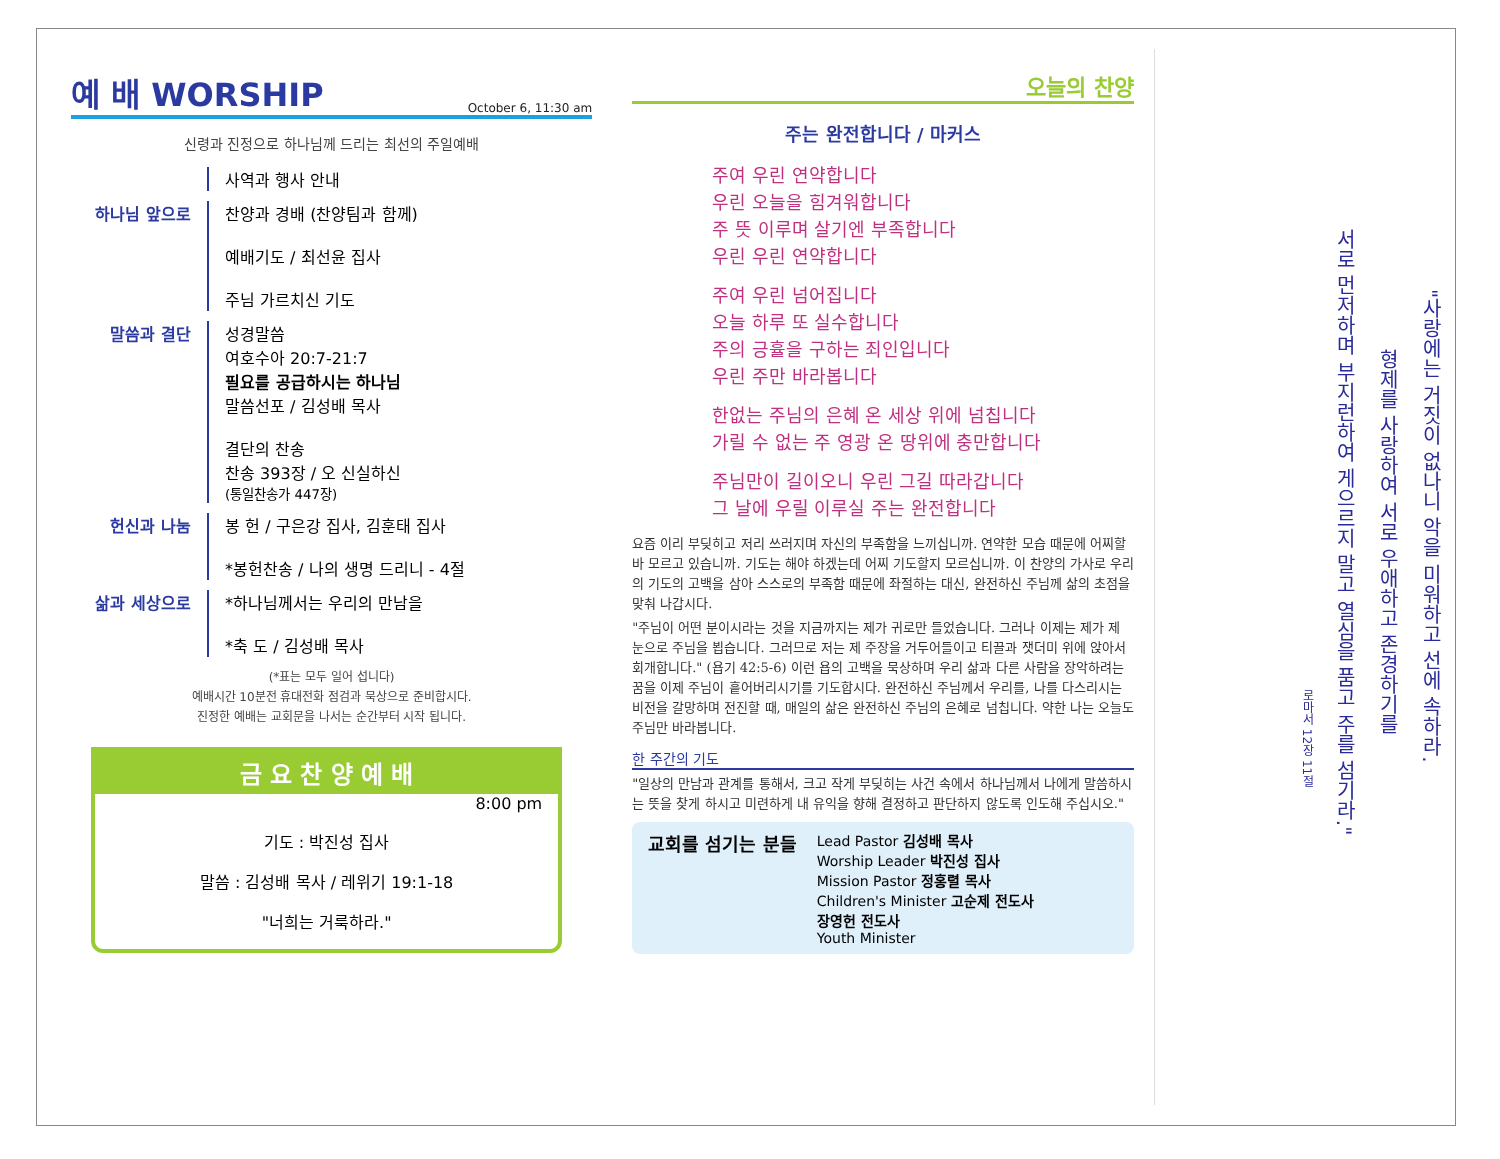예 배 WORSHIP October 6, 11:30 am
신령과 진정으로 하나님께 드리는 최선의 주일예배
사역과 행사 안내
하나님 앞으로 찬양과 경배 (찬양팀과 함께)
예배기도 / 최선윤 집사
주님 가르치신 기도
말씀과 결단 성경말씀
여호수아 20:7-21:7
필요를 공급하시는 하나님
말씀선포 / 김성배 목사
결단의 찬송
찬송 393장 / 오 신실하신
(통일찬송가 447장)
헌신과 나눔 봉 헌 / 구은강 집사, 김훈태 집사
*봉헌찬송 / 나의 생명 드리니 - 4절
삶과 세상으로 *하나님께서는 우리의 만남을
*축 도 / 김성배 목사
(*표는 모두 일어 섭니다)
예배시간 10분전 휴대전화 점검과 묵상으로 준비합시다.
진정한 예배는 교회문을 나서는 순간부터 시작 됩니다.
금 요 찬 양 예 배
8:00 pm
기도 : 박진성 집사
말씀 : 김성배 목사 / 레위기 19:1-18
"너희는 거룩하라."
오늘의 찬양
주는 완전합니다 / 마커스
주여 우린 연약합니다
우린 오늘을 힘겨워합니다
주 뜻 이루며 살기엔 부족합니다
우린 우린 연약합니다
주여 우린 넘어집니다
오늘 하루 또 실수합니다
주의 긍휼을 구하는 죄인입니다
우린 주만 바라봅니다
한없는 주님의 은혜 온 세상 위에 넘칩니다
가릴 수 없는 주 영광 온 땅위에 충만합니다
주님만이 길이오니 우린 그길 따라갑니다
그 날에 우릴 이루실 주는 완전합니다
요즘 이리 부딪히고 저리 쓰러지며 자신의 부족함을 느끼십니까. 연약한 모습 때문에 어찌할 바 모르고 있습니까. 기도는 해야 하겠는데 어찌 기도할지 모르십니까. 이 찬양의 가사로 우리의 기도의 고백을 삼아 스스로의 부족함 때문에 좌절하는 대신, 완전하신 주님께 삶의 초점을 맞춰 나갑시다.
"주님이 어떤 분이시라는 것을 지금까지는 제가 귀로만 들었습니다. 그러나 이제는 제가 제 눈으로 주님을 뵙습니다. 그러므로 저는 제 주장을 거두어들이고 티끌과 잿더미 위에 앉아서 회개합니다." (욥기 42:5-6) 이런 욥의 고백을 묵상하며 우리 삶과 다른 사람을 장악하려는 꿈을 이제 주님이 흩어버리시기를 기도합시다. 완전하신 주님께서 우리를, 나를 다스리시는 비전을 갈망하며 전진할 때, 매일의 삶은 완전하신 주님의 은혜로 넘칩니다. 약한 나는 오늘도 주님만 바라봅니다.
한 주간의 기도
"일상의 만남과 관계를 통해서, 크고 작게 부딪히는 사건 속에서 하나님께서 나에게 말씀하시는 뜻을 찾게 하시고 미련하게 내 유익을 향해 결정하고 판단하지 않도록 인도해 주십시오."
교회를 섬기는 분들
Lead Pastor 김성배 목사
Worship Leader 박진성 집사
Mission Pastor 정홍렬 목사
Children's Minister 고순제 전도사
장영헌 전도사
Youth Minister
"사랑에는 거짓이 없나니 악을 미워하고 선에 속하라.
형제를 사랑하여 서로 우애하고 존경하기를
서로 먼저하며 부지런하여 게으르지 말고 열심을 품고 주를 섬기라."
로마서 12장 11절